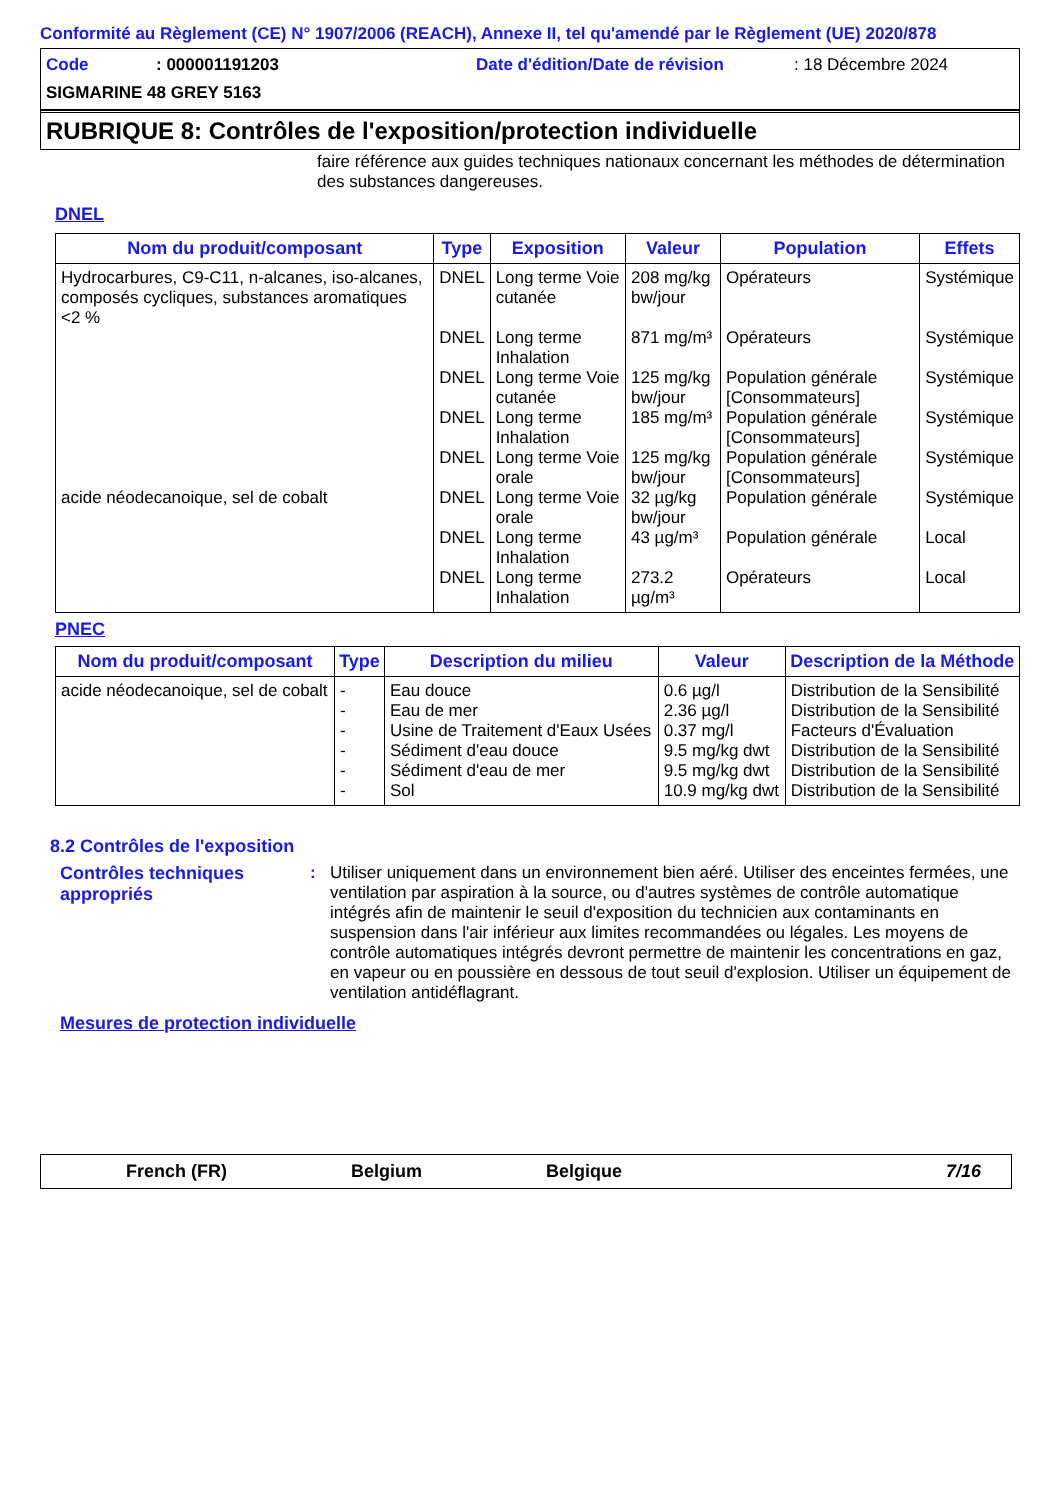Conformité au Règlement (CE) N° 1907/2006 (REACH), Annexe II, tel qu'amendé par le Règlement (UE) 2020/878
Code: 000001191203 Date d'édition/Date de révision: 18 Décembre 2024
SIGMARINE 48 GREY 5163
RUBRIQUE 8: Contrôles de l'exposition/protection individuelle
faire référence aux guides techniques nationaux concernant les méthodes de détermination des substances dangereuses.
DNEL
| Nom du produit/composant | Type | Exposition | Valeur | Population | Effets |
| --- | --- | --- | --- | --- | --- |
| Hydrocarbures, C9-C11, n-alcanes, iso-alcanes, composés cycliques, substances aromatiques <2 % | DNEL | Long terme Voie cutanée | 208 mg/kg bw/jour | Opérateurs | Systémique |
| | DNEL | Long terme Inhalation | 871 mg/m³ | Opérateurs | Systémique |
| | DNEL | Long terme Voie cutanée | 125 mg/kg bw/jour | Population générale [Consommateurs] | Systémique |
| | DNEL | Long terme Inhalation | 185 mg/m³ | Population générale [Consommateurs] | Systémique |
| | DNEL | Long terme Voie orale | 125 mg/kg bw/jour | Population générale [Consommateurs] | Systémique |
| acide néodecanoique, sel de cobalt | DNEL | Long terme Voie orale | 32 µg/kg bw/jour | Population générale | Systémique |
| | DNEL | Long terme Inhalation | 43 µg/m³ | Population générale | Local |
| | DNEL | Long terme Inhalation | 273.2 µg/m³ | Opérateurs | Local |
PNEC
| Nom du produit/composant | Type | Description du milieu | Valeur | Description de la Méthode |
| --- | --- | --- | --- | --- |
| acide néodecanoique, sel de cobalt | - | Eau douce | 0.6 µg/l | Distribution de la Sensibilité |
| | - | Eau de mer | 2.36 µg/l | Distribution de la Sensibilité |
| | - | Usine de Traitement d'Eaux Usées | 0.37 mg/l | Facteurs d'Évaluation |
| | - | Sédiment d'eau douce | 9.5 mg/kg dwt | Distribution de la Sensibilité |
| | - | Sédiment d'eau de mer | 9.5 mg/kg dwt | Distribution de la Sensibilité |
| | - | Sol | 10.9 mg/kg dwt | Distribution de la Sensibilité |
8.2 Contrôles de l'exposition
Contrôles techniques appropriés
:
Utiliser uniquement dans un environnement bien aéré. Utiliser des enceintes fermées, une ventilation par aspiration à la source, ou d'autres systèmes de contrôle automatique intégrés afin de maintenir le seuil d'exposition du technicien aux contaminants en suspension dans l'air inférieur aux limites recommandées ou légales. Les moyens de contrôle automatiques intégrés devront permettre de maintenir les concentrations en gaz, en vapeur ou en poussière en dessous de tout seuil d'explosion. Utiliser un équipement de ventilation antidéflagrant.
Mesures de protection individuelle
French (FR) Belgium Belgique 7/16